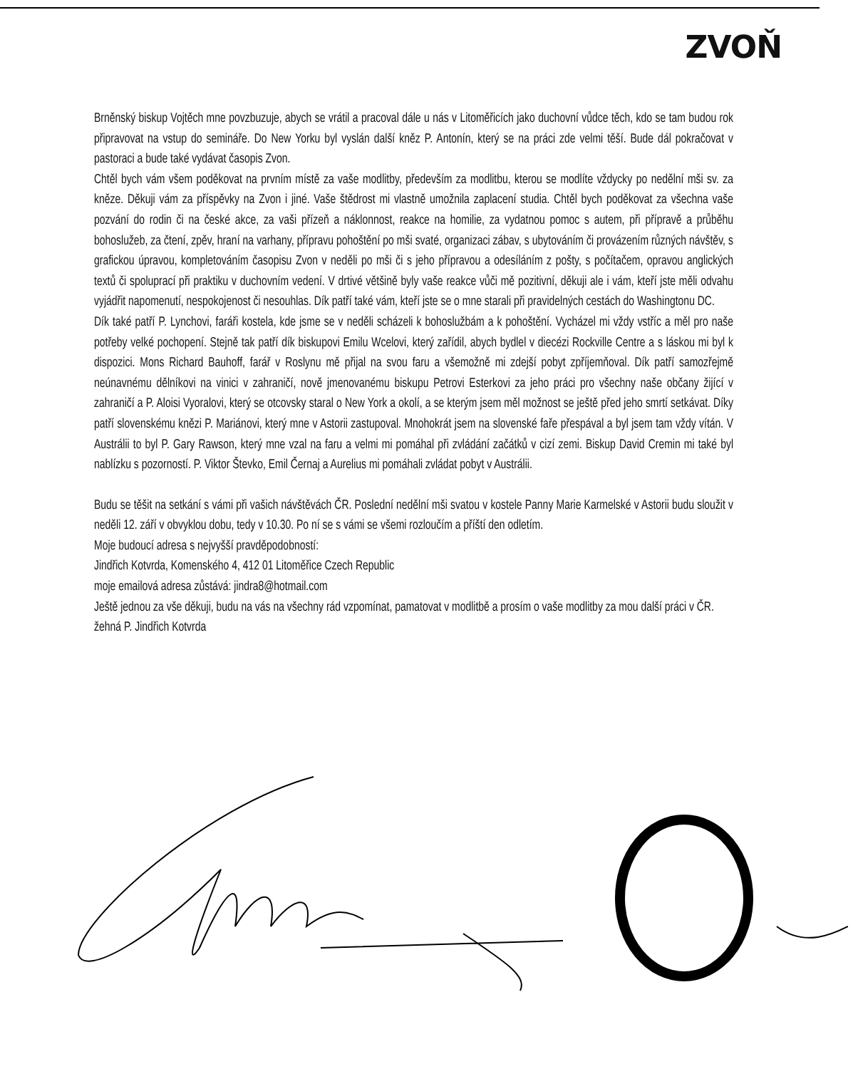ZVOŇ
Brněnský biskup Vojtěch mne povzbuzuje, abych se vrátil a pracoval dále u nás v Litoměřicích jako duchovní vůdce těch, kdo se tam budou rok připravovat na vstup do semináře. Do New Yorku byl vyslán další kněz P. Antonín, který se na práci zde velmi těší. Bude dál pokračovat v pastoraci a bude také vydávat časopis Zvon.
Chtěl bych vám všem poděkovat na prvním místě za vaše modlitby, především za modlitbu, kterou se modlíte vždycky po nedělní mši sv. za kněze. Děkuji vám za příspěvky na Zvon i jiné. Vaše štědrost mi vlastně umožnila zaplacení studia. Chtěl bych poděkovat za všechna vaše pozvání do rodin či na české akce, za vaši přízeň a náklonnost, reakce na homilie, za vydatnou pomoc s autem, při přípravě a průběhu bohoslužeb, za čtení, zpěv, hraní na varhany, přípravu pohoštění po mši svaté, organizaci zábav, s ubytováním či provázením různých návštěv, s grafickou úpravou, kompletováním časopisu Zvon v neděli po mši či s jeho přípravou a odesíláním z pošty, s počítačem, opravou anglických textů či spoluprací při praktiku v duchovním vedení. V drtivé většině byly vaše reakce vůči mě pozitivní, děkuji ale i vám, kteří jste měli odvahu vyjádřit napomenutí, nespokojenost či nesouhlas. Dík patří také vám, kteří jste se o mne starali při pravidelných cestách do Washingtonu DC.
Dík také patří P. Lynchovi, faráři kostela, kde jsme se v neděli scházeli k bohoslužbám a k pohoštění. Vycházel mi vždy vstříc a měl pro naše potřeby velké pochopení. Stejně tak patří dík biskupovi Emilu Wcelovi, který zařídil, abych bydlel v diecézi Rockville Centre a s láskou mi byl k dispozici. Mons Richard Bauhoff, farář v Roslynu mě přijal na svou faru a všemožně mi zdejší pobyt zpříjemňoval. Dík patří samozřejmě neúnavnému dělníkovi na vinici v zahraničí, nově jmenovanému biskupu Petrovi Esterkovi za jeho práci pro všechny naše občany žijící v zahraničí a P. Aloisi Vyoralovi, který se otcovsky staral o New York a okolí, a se kterým jsem měl možnost se ještě před jeho smrtí setkávat. Díky patří slovenskému knězi P. Mariánovi, který mne v Astorii zastupoval. Mnohokrát jsem na slovenské faře přespával a byl jsem tam vždy vítán. V Austrálii to byl P. Gary Rawson, který mne vzal na faru a velmi mi pomáhal při zvládání začátků v cizí zemi. Biskup David Cremin mi také byl nablízku s pozorností. P. Viktor Števko, Emil Černaj a Aurelius mi pomáhali zvládat pobyt v Austrálii.
Budu se těšit na setkání s vámi při vašich návštěvách ČR. Poslední nedělní mši svatou v kostele Panny Marie Karmelské v Astorii budu sloužit v neděli 12. září v obvyklou dobu, tedy v 10.30. Po ní se s vámi se všemi rozloučím a příští den odletím.
Moje budoucí adresa s nejvyšší pravděpodobností:
Jindřich Kotvrda, Komenského 4, 412 01 Litoměřice Czech Republic
moje emailová adresa zůstává: jindra8@hotmail.com
Ještě jednou za vše děkuji, budu na vás na všechny rád vzpomínat, pamatovat v modlitbě a prosím o vaše modlitby za mou další práci v ČR.
žehná P. Jindřich Kotvrda